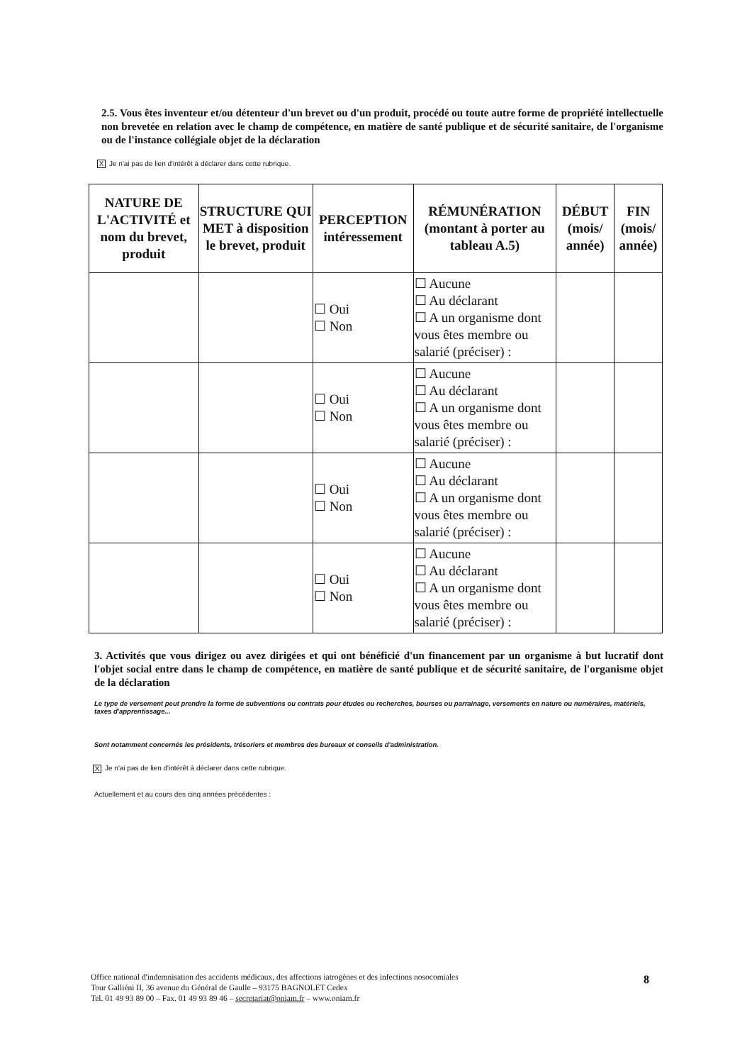2.5. Vous êtes inventeur et/ou détenteur d'un brevet ou d'un produit, procédé ou toute autre forme de propriété intellectuelle non brevetée en relation avec le champ de compétence, en matière de santé publique et de sécurité sanitaire, de l'organisme ou de l'instance collégiale objet de la déclaration
X Je n'ai pas de lien d'intérêt à déclarer dans cette rubrique.
| NATURE DE L'ACTIVITÉ et nom du brevet, produit | STRUCTURE QUI MET à disposition le brevet, produit | PERCEPTION intéressement | RÉMUNÉRATION (montant à porter au tableau A.5) | DÉBUT (mois/ année) | FIN (mois/ année) |
| --- | --- | --- | --- | --- | --- |
| | | ☐ Oui ☐ Non | ☐ Aucune ☐ Au déclarant ☐ A un organisme dont vous êtes membre ou salarié (préciser) : | | |
| | | ☐ Oui ☐ Non | ☐ Aucune ☐ Au déclarant ☐ A un organisme dont vous êtes membre ou salarié (préciser) : | | |
| | | ☐ Oui ☐ Non | ☐ Aucune ☐ Au déclarant ☐ A un organisme dont vous êtes membre ou salarié (préciser) : | | |
| | | ☐ Oui ☐ Non | ☐ Aucune ☐ Au déclarant ☐ A un organisme dont vous êtes membre ou salarié (préciser) : | | |
3. Activités que vous dirigez ou avez dirigées et qui ont bénéficié d'un financement par un organisme à but lucratif dont l'objet social entre dans le champ de compétence, en matière de santé publique et de sécurité sanitaire, de l'organisme objet de la déclaration
Le type de versement peut prendre la forme de subventions ou contrats pour études ou recherches, bourses ou parrainage, versements en nature ou numéraires, matériels, taxes d'apprentissage...
Sont notamment concernés les présidents, trésoriers et membres des bureaux et conseils d'administration.
X Je n'ai pas de lien d'intérêt à déclarer dans cette rubrique.
Actuellement et au cours des cinq années précédentes :
Office national d'indemnisation des accidents médicaux, des affections iatrogènes et des infections nosocomiales
Tour Galliéni II, 36 avenue du Général de Gaulle – 93175 BAGNOLET Cedex
Tel. 01 49 93 89 00 – Fax. 01 49 93 89 46 – secretariat@oniam.fr – www.oniam.fr
8